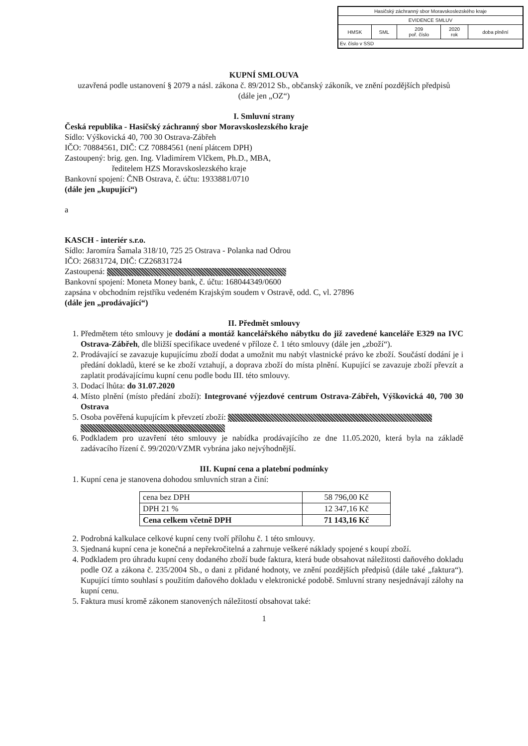| Hasičský záchranný sbor Moravskoslezského kraje | | | | |
| EVIDENCE SMLUV | | | | |
| HMSK | SML | 209 poř. číslo | 2020 rok | doba plnění |
| Ev. číslo v SSD | | | | |
KUPNÍ SMLOUVA
uzavřená podle ustanovení § 2079 a násl. zákona č. 89/2012 Sb., občanský zákoník, ve znění pozdějších předpisů
(dále jen „OZ“)
I. Smluvní strany
Česká republika - Hasičský záchranný sbor Moravskoslezského kraje
Sídlo: Výškovická 40, 700 30 Ostrava-Zábřeh
IČO: 70884561, DIČ: CZ 70884561 (není plátcem DPH)
Zastoupený: brig. gen. Ing. Vladimírem Vlčkem, Ph.D., MBA,
ředitelem HZS Moravskoslezského kraje
Bankovní spojení: ČNB Ostrava, č. účtu: 1933881/0710
(dále jen „kupující“)
a
KASCH - interiér s.r.o.
Sídlo: Jaromíra Šamala 318/10, 725 25 Ostrava - Polanka nad Odrou
IČO: 26831724, DIČ: CZ26831724
Zastoupená:
Bankovní spojení: Moneta Money bank, č. účtu: 168044349/0600
zapsána v obchodním rejstříku vedeném Krajským soudem v Ostravě, odd. C, vl. 27896
(dále jen „prodávající“)
II. Předmět smlouvy
1. Předmětem této smlouvy je dodání a montáž kancelářského nábytku do již zavedené kanceláře E329 na IVC Ostrava-Zábřeh, dle bližší specifikace uvedené v příloze č. 1 této smlouvy (dále jen „zboží“).
2. Prodávající se zavazuje kupujícímu zboží dodat a umožnit mu nabýt vlastnické právo ke zboží. Součástí dodání je i předání dokladů, které se ke zboží vztahují, a doprava zboží do místa plnění. Kupující se zavazuje zboží převzít a zaplatit prodávajícímu kupní cenu podle bodu III. této smlouvy.
3. Dodací lhůta: do 31.07.2020
4. Místo plnění (místo předání zboží): Integrované výjezdové centrum Ostrava-Zábřeh, Výškovická 40, 700 30 Ostrava
5. Osoba pověřená kupujícím k převzetí zboží:
6. Podkladem pro uzavření této smlouvy je nabídka prodávajícího ze dne 11.05.2020, která byla na základě zadávacího řízení č. 99/2020/VZMR vybrána jako nejvýhodnější.
III. Kupní cena a platební podmínky
1. Kupní cena je stanovena dohodou smluvních stran a činí:
| cena bez DPH | 58 796,00 Kč |
| DPH 21 % | 12 347,16 Kč |
| Cena celkem včetně DPH | 71 143,16 Kč |
2. Podrobná kalkulace celkové kupní ceny tvoří přílohu č. 1 této smlouvy.
3. Sjednaná kupní cena je konečná a nepřekročitelná a zahrnuje veškeré náklady spojené s koupí zboží.
4. Podkladem pro úhradu kupní ceny dodaného zboží bude faktura, která bude obsahovat náležitosti daňového dokladu podle OZ a zákona č. 235/2004 Sb., o dani z přidané hodnoty, ve znění pozdějších předpisů (dále také „faktura“). Kupující tímto souhlasí s použitím daňového dokladu v elektronické podobě. Smluvní strany nesjednávají zálohy na kupní cenu.
5. Faktura musí kromě zákonem stanovených náležitostí obsahovat také:
1